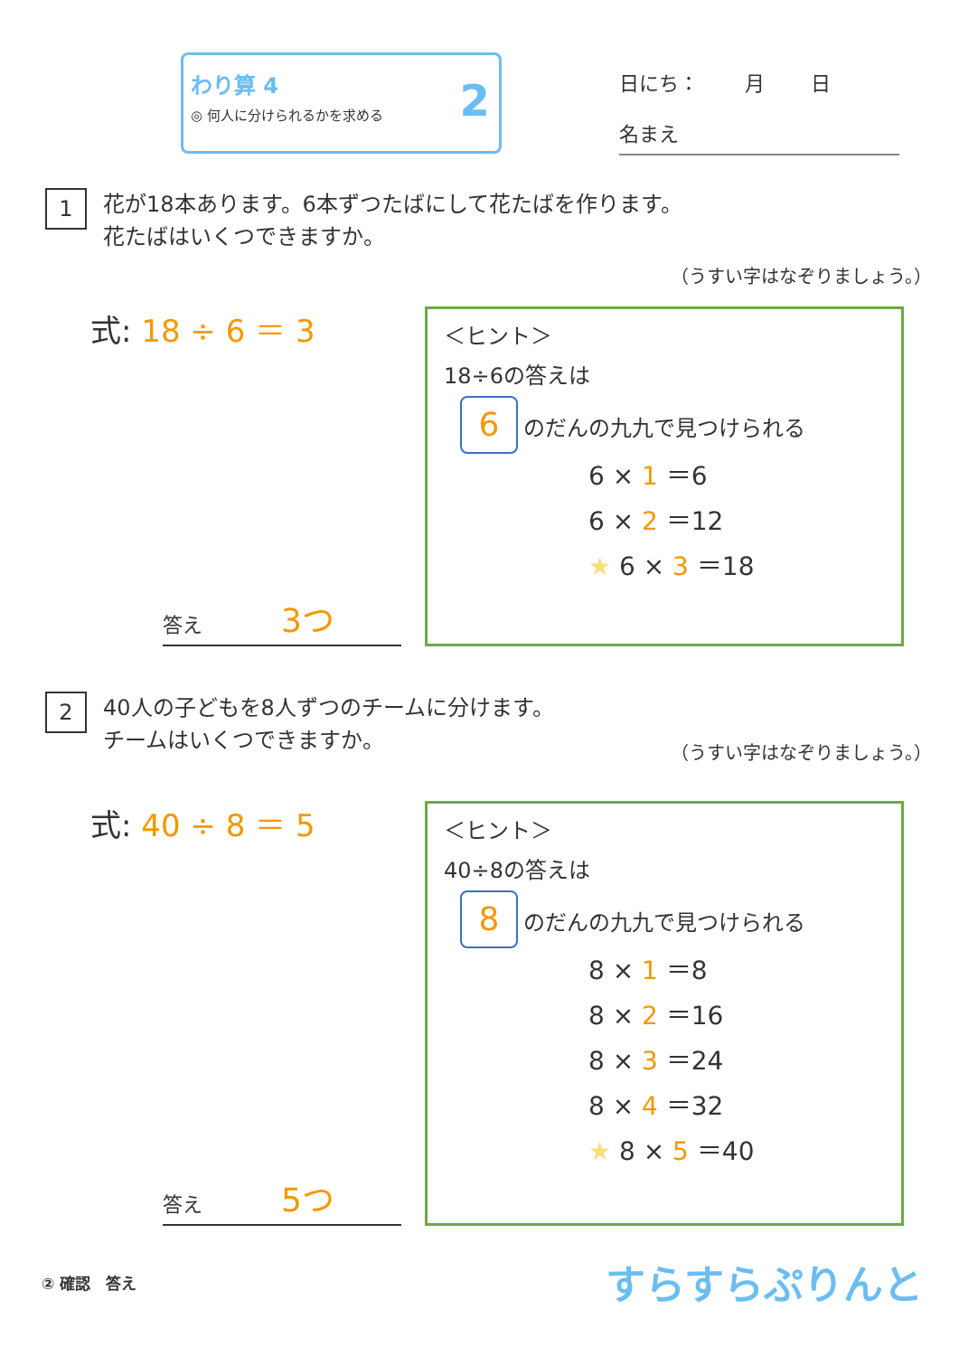わり算 4
◎ 何人に分けられるかを求める
2
日にち：　　 月　　 日
名まえ
1
花が18本あります。6本ずつたばにして花たばを作ります。
花たばはいくつできますか。
（うすい字はなぞりましょう。）
式: 18 ÷ 6 ＝ 3
答え 3つ
＜ヒント＞
18÷6の答えは
6 のだんの九九で見つけられる
6 × 1 ＝6
6 × 2 ＝12
★ 6 × 3 ＝18
2
40人の子どもを8人ずつのチームに分けます。
チームはいくつできますか。
（うすい字はなぞりましょう。）
式: 40 ÷ 8 ＝ 5
答え 5つ
＜ヒント＞
40÷8の答えは
8 のだんの九九で見つけられる
8 × 1 ＝8
8 × 2 ＝16
8 × 3 ＝24
8 × 4 ＝32
★ 8 × 5 ＝40
② 確認　答え
すらすらぷりんと